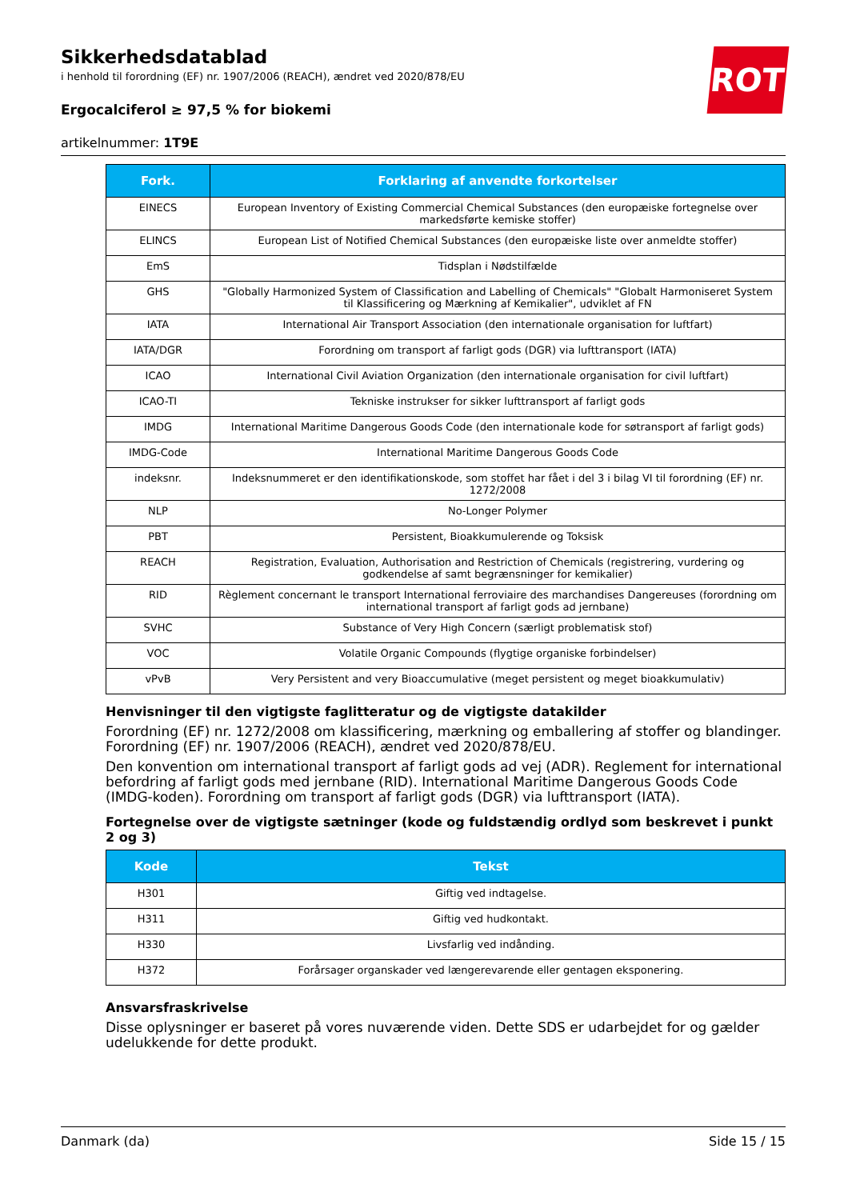Sikkerhedsdatablad
i henhold til forordning (EF) nr. 1907/2006 (REACH), ændret ved 2020/878/EU
Ergocalciferol ≥ 97,5 % for biokemi
artikelnummer: 1T9E
ROTH
| Fork. | Forklaring af anvendte forkortelser |
| --- | --- |
| EINECS | European Inventory of Existing Commercial Chemical Substances (den europæiske fortegnelse over markedsførte kemiske stoffer) |
| ELINCS | European List of Notified Chemical Substances (den europæiske liste over anmeldte stoffer) |
| EmS | Tidsplan i Nødstilfælde |
| GHS | "Globally Harmonized System of Classification and Labelling of Chemicals" "Globalt Harmoniseret System til Klassificering og Mærkning af Kemikalier", udviklet af FN |
| IATA | International Air Transport Association (den internationale organisation for luftfart) |
| IATA/DGR | Forordning om transport af farligt gods (DGR) via lufttransport (IATA) |
| ICAO | International Civil Aviation Organization (den internationale organisation for civil luftfart) |
| ICAO-TI | Tekniske instrukser for sikker lufttransport af farligt gods |
| IMDG | International Maritime Dangerous Goods Code (den internationale kode for søtransport af farligt gods) |
| IMDG-Code | International Maritime Dangerous Goods Code |
| indeksnr. | Indeksnummeret er den identifikationskode, som stoffet har fået i del 3 i bilag VI til forordning (EF) nr. 1272/2008 |
| NLP | No-Longer Polymer |
| PBT | Persistent, Bioakkumulerende og Toksisk |
| REACH | Registration, Evaluation, Authorisation and Restriction of Chemicals (registrering, vurdering og godkendelse af samt begrænsninger for kemikalier) |
| RID | Règlement concernant le transport International ferroviaire des marchandises Dangereuses (forordning om international transport af farligt gods ad jernbane) |
| SVHC | Substance of Very High Concern (særligt problematisk stof) |
| VOC | Volatile Organic Compounds (flygtige organiske forbindelser) |
| vPvB | Very Persistent and very Bioaccumulative (meget persistent og meget bioakkumulativ) |
Henvisninger til den vigtigste faglitteratur og de vigtigste datakilder
Forordning (EF) nr. 1272/2008 om klassificering, mærkning og emballering af stoffer og blandinger. Forordning (EF) nr. 1907/2006 (REACH), ændret ved 2020/878/EU.
Den konvention om international transport af farligt gods ad vej (ADR). Reglement for international befordring af farligt gods med jernbane (RID). International Maritime Dangerous Goods Code (IMDG-koden). Forordning om transport af farligt gods (DGR) via lufttransport (IATA).
Fortegnelse over de vigtigste sætninger (kode og fuldstændig ordlyd som beskrevet i punkt 2 og 3)
| Kode | Tekst |
| --- | --- |
| H301 | Giftig ved indtagelse. |
| H311 | Giftig ved hudkontakt. |
| H330 | Livsfarlig ved indånding. |
| H372 | Forårsager organskader ved længerevarende eller gentagen eksponering. |
Ansvarsfraskrivelse
Disse oplysninger er baseret på vores nuværende viden. Dette SDS er udarbejdet for og gælder udelukkende for dette produkt.
Danmark (da) Side 15 / 15